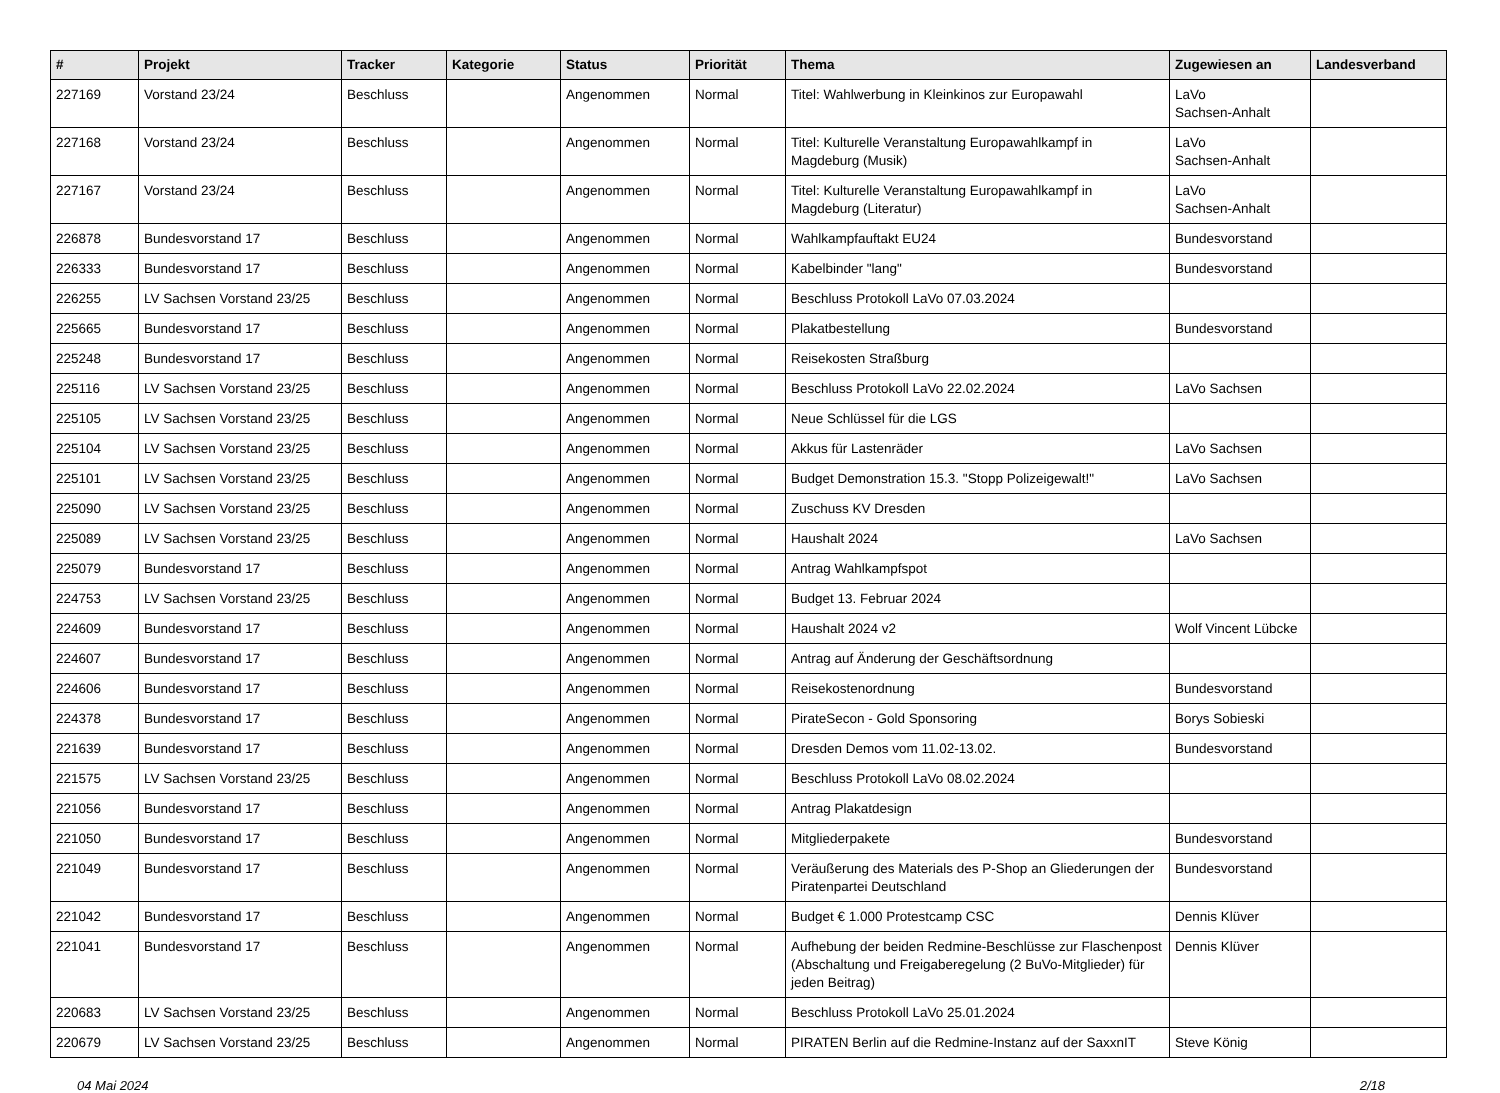| # | Projekt | Tracker | Kategorie | Status | Priorität | Thema | Zugewiesen an | Landesverband |
| --- | --- | --- | --- | --- | --- | --- | --- | --- |
| 227169 | Vorstand 23/24 | Beschluss | | Angenommen | Normal | Titel: Wahlwerbung in Kleinkinos zur Europawahl | LaVo Sachsen-Anhalt | |
| 227168 | Vorstand 23/24 | Beschluss | | Angenommen | Normal | Titel: Kulturelle Veranstaltung Europawahlkampf in Magdeburg (Musik) | LaVo Sachsen-Anhalt | |
| 227167 | Vorstand 23/24 | Beschluss | | Angenommen | Normal | Titel: Kulturelle Veranstaltung Europawahlkampf in Magdeburg (Literatur) | LaVo Sachsen-Anhalt | |
| 226878 | Bundesvorstand 17 | Beschluss | | Angenommen | Normal | Wahlkampfauftakt EU24 | Bundesvorstand | |
| 226333 | Bundesvorstand 17 | Beschluss | | Angenommen | Normal | Kabelbinder "lang" | Bundesvorstand | |
| 226255 | LV Sachsen Vorstand 23/25 | Beschluss | | Angenommen | Normal | Beschluss Protokoll LaVo 07.03.2024 | | |
| 225665 | Bundesvorstand 17 | Beschluss | | Angenommen | Normal | Plakatbestellung | Bundesvorstand | |
| 225248 | Bundesvorstand 17 | Beschluss | | Angenommen | Normal | Reisekosten Straßburg | | |
| 225116 | LV Sachsen Vorstand 23/25 | Beschluss | | Angenommen | Normal | Beschluss Protokoll LaVo 22.02.2024 | LaVo Sachsen | |
| 225105 | LV Sachsen Vorstand 23/25 | Beschluss | | Angenommen | Normal | Neue Schlüssel für die LGS | | |
| 225104 | LV Sachsen Vorstand 23/25 | Beschluss | | Angenommen | Normal | Akkus für Lastenräder | LaVo Sachsen | |
| 225101 | LV Sachsen Vorstand 23/25 | Beschluss | | Angenommen | Normal | Budget Demonstration 15.3. "Stopp Polizeigewalt!" | LaVo Sachsen | |
| 225090 | LV Sachsen Vorstand 23/25 | Beschluss | | Angenommen | Normal | Zuschuss KV Dresden | | |
| 225089 | LV Sachsen Vorstand 23/25 | Beschluss | | Angenommen | Normal | Haushalt 2024 | LaVo Sachsen | |
| 225079 | Bundesvorstand 17 | Beschluss | | Angenommen | Normal | Antrag Wahlkampfspot | | |
| 224753 | LV Sachsen Vorstand 23/25 | Beschluss | | Angenommen | Normal | Budget 13. Februar 2024 | | |
| 224609 | Bundesvorstand 17 | Beschluss | | Angenommen | Normal | Haushalt 2024 v2 | Wolf Vincent Lübcke | |
| 224607 | Bundesvorstand 17 | Beschluss | | Angenommen | Normal | Antrag auf Änderung der Geschäftsordnung | | |
| 224606 | Bundesvorstand 17 | Beschluss | | Angenommen | Normal | Reisekostenordnung | Bundesvorstand | |
| 224378 | Bundesvorstand 17 | Beschluss | | Angenommen | Normal | PirateSecon - Gold Sponsoring | Borys Sobieski | |
| 221639 | Bundesvorstand 17 | Beschluss | | Angenommen | Normal | Dresden Demos vom 11.02-13.02. | Bundesvorstand | |
| 221575 | LV Sachsen Vorstand 23/25 | Beschluss | | Angenommen | Normal | Beschluss Protokoll LaVo 08.02.2024 | | |
| 221056 | Bundesvorstand 17 | Beschluss | | Angenommen | Normal | Antrag Plakatdesign | | |
| 221050 | Bundesvorstand 17 | Beschluss | | Angenommen | Normal | Mitgliederpakete | Bundesvorstand | |
| 221049 | Bundesvorstand 17 | Beschluss | | Angenommen | Normal | Veräußerung des Materials des P-Shop an Gliederungen der Piratenpartei Deutschland | Bundesvorstand | |
| 221042 | Bundesvorstand 17 | Beschluss | | Angenommen | Normal | Budget € 1.000 Protestcamp CSC | Dennis Klüver | |
| 221041 | Bundesvorstand 17 | Beschluss | | Angenommen | Normal | Aufhebung der beiden Redmine-Beschlüsse zur Flaschenpost (Abschaltung und Freigaberegelung (2 BuVo-Mitglieder) für jeden Beitrag) | Dennis Klüver | |
| 220683 | LV Sachsen Vorstand 23/25 | Beschluss | | Angenommen | Normal | Beschluss Protokoll LaVo 25.01.2024 | | |
| 220679 | LV Sachsen Vorstand 23/25 | Beschluss | | Angenommen | Normal | PIRATEN Berlin auf die Redmine-Instanz auf der SaxxnIT | Steve König | |
04 Mai 2024 2/18